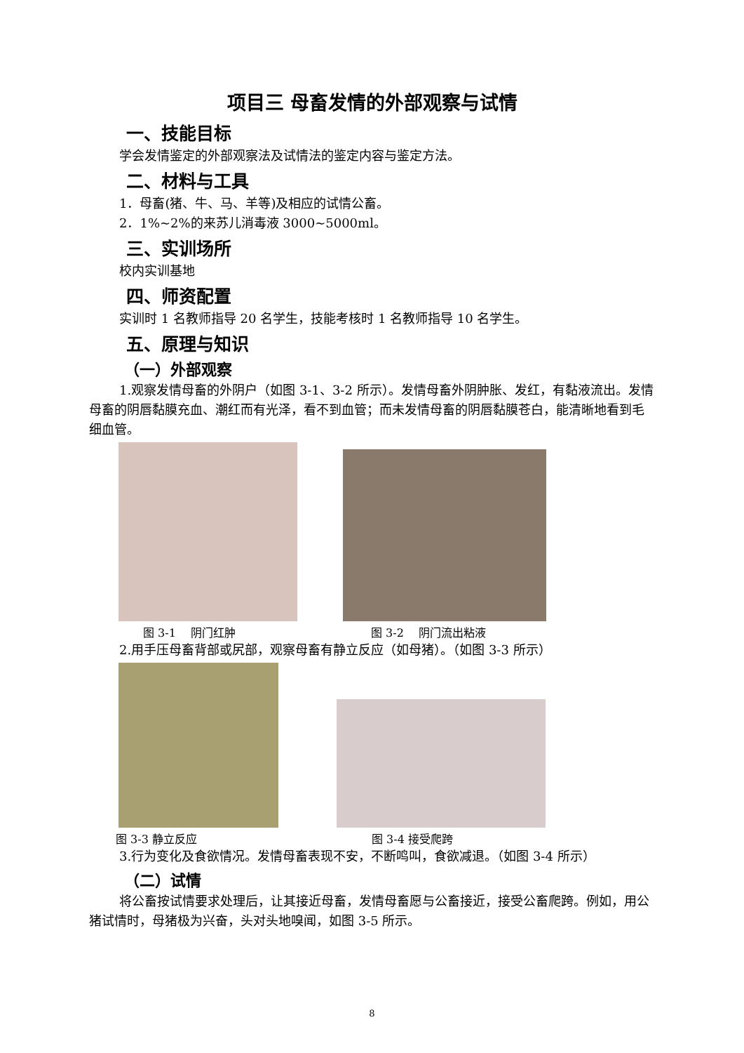项目三 母畜发情的外部观察与试情
一、技能目标
学会发情鉴定的外部观察法及试情法的鉴定内容与鉴定方法。
二、材料与工具
1．母畜(猪、牛、马、羊等)及相应的试情公畜。
2．1%~2%的来苏儿消毒液 3000~5000ml。
三、实训场所
校内实训基地
四、师资配置
实训时 1 名教师指导 20 名学生，技能考核时 1 名教师指导 10 名学生。
五、原理与知识
（一）外部观察
1.观察发情母畜的外阴户（如图 3-1、3-2 所示）。发情母畜外阴肿胀、发红，有黏液流出。发情母畜的阴唇黏膜充血、潮红而有光泽，看不到血管；而未发情母畜的阴唇黏膜苍白，能清晰地看到毛细血管。
图 3-1　 阴门红肿
图 3-2　 阴门流出粘液
2.用手压母畜背部或尻部，观察母畜有静立反应（如母猪）。（如图 3-3 所示）
图 3-3 静立反应
图 3-4 接受爬跨
3.行为变化及食欲情况。发情母畜表现不安，不断鸣叫，食欲减退。（如图 3-4 所示）
（二）试情
将公畜按试情要求处理后，让其接近母畜，发情母畜愿与公畜接近，接受公畜爬跨。例如，用公猪试情时，母猪极为兴奋，头对头地嗅闻，如图 3-5 所示。
8